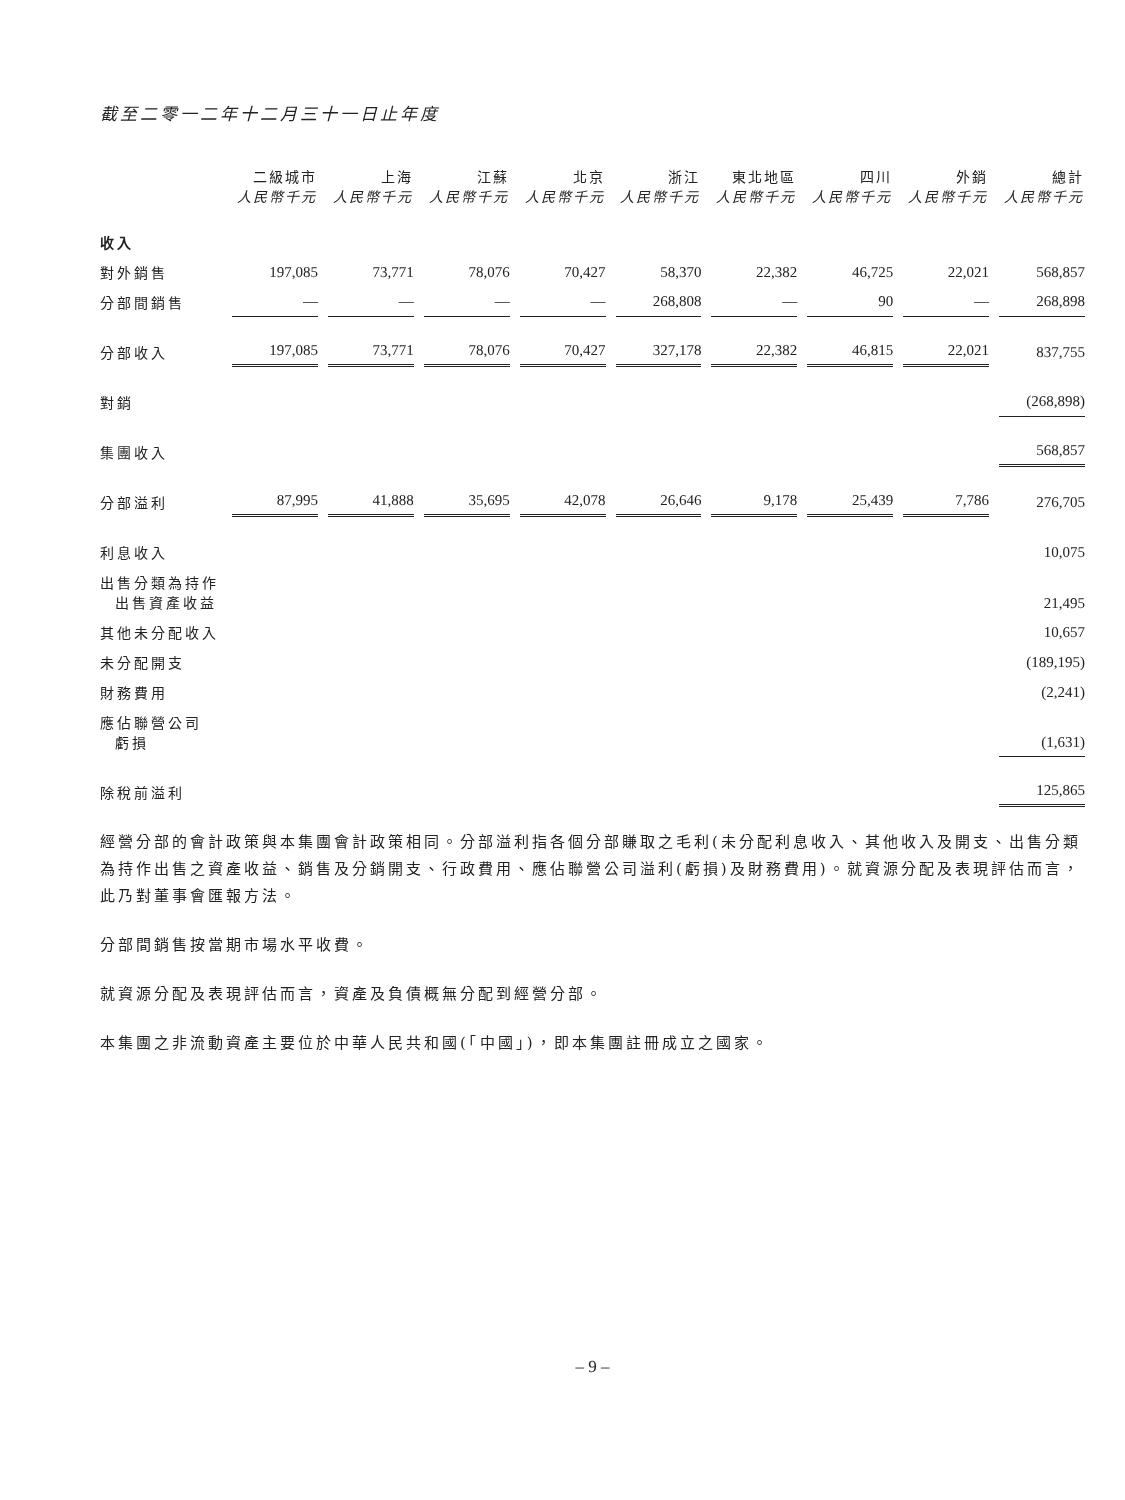截至二零一二年十二月三十一日止年度
| | 二級城市 人民幣千元 | 上海 人民幣千元 | 江蘇 人民幣千元 | 北京 人民幣千元 | 浙江 人民幣千元 | 東北地區 人民幣千元 | 四川 人民幣千元 | 外銷 人民幣千元 | 總計 人民幣千元 |
| --- | --- | --- | --- | --- | --- | --- | --- | --- | --- |
| 收入 | | | | | | | | | |
| 對外銷售 | 197,085 | 73,771 | 78,076 | 70,427 | 58,370 | 22,382 | 46,725 | 22,021 | 568,857 |
| 分部間銷售 | — | — | — | — | 268,808 | — | 90 | — | 268,898 |
| 分部收入 | 197,085 | 73,771 | 78,076 | 70,427 | 327,178 | 22,382 | 46,815 | 22,021 | 837,755 |
| 對銷 | | | | | | | | | (268,898) |
| 集團收入 | | | | | | | | | 568,857 |
| 分部溢利 | 87,995 | 41,888 | 35,695 | 42,078 | 26,646 | 9,178 | 25,439 | 7,786 | 276,705 |
| 利息收入 | | | | | | | | | 10,075 |
| 出售分類為持作 出售資產收益 | | | | | | | | | 21,495 |
| 其他未分配收入 | | | | | | | | | 10,657 |
| 未分配開支 | | | | | | | | | (189,195) |
| 財務費用 | | | | | | | | | (2,241) |
| 應佔聯營公司 虧損 | | | | | | | | | (1,631) |
| 除稅前溢利 | | | | | | | | | 125,865 |
經營分部的會計政策與本集團會計政策相同。分部溢利指各個分部賺取之毛利(未分配利息收入、其他收入及開支、出售分類為持作出售之資產收益、銷售及分銷開支、行政費用、應佔聯營公司溢利(虧損)及財務費用)。就資源分配及表現評估而言，此乃對董事會匯報方法。
分部間銷售按當期市場水平收費。
就資源分配及表現評估而言，資產及負債概無分配到經營分部。
本集團之非流動資產主要位於中華人民共和國(「中國」)，即本集團註冊成立之國家。
– 9 –